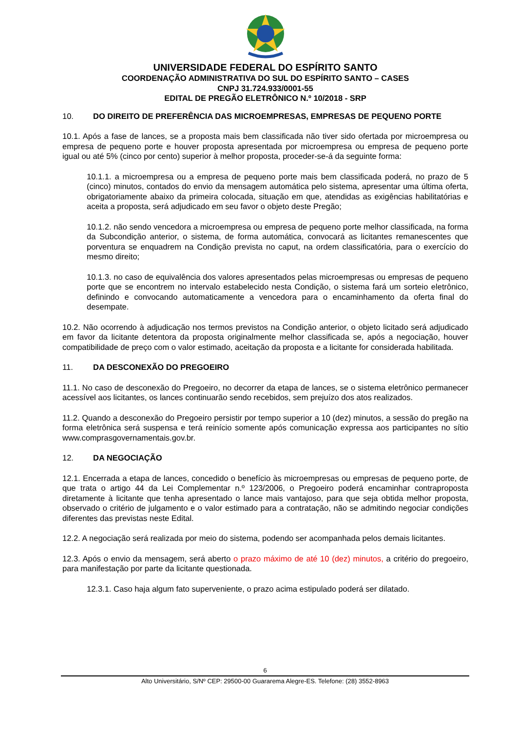UNIVERSIDADE FEDERAL DO ESPÍRITO SANTO
COORDENAÇÃO ADMINISTRATIVA DO SUL DO ESPÍRITO SANTO – CASES
CNPJ 31.724.933/0001-55
EDITAL DE PREGÃO ELETRÔNICO N.º 10/2018 - SRP
10. DO DIREITO DE PREFERÊNCIA DAS MICROEMPRESAS, EMPRESAS DE PEQUENO PORTE
10.1. Após a fase de lances, se a proposta mais bem classificada não tiver sido ofertada por microempresa ou empresa de pequeno porte e houver proposta apresentada por microempresa ou empresa de pequeno porte igual ou até 5% (cinco por cento) superior à melhor proposta, proceder-se-á da seguinte forma:
10.1.1. a microempresa ou a empresa de pequeno porte mais bem classificada poderá, no prazo de 5 (cinco) minutos, contados do envio da mensagem automática pelo sistema, apresentar uma última oferta, obrigatoriamente abaixo da primeira colocada, situação em que, atendidas as exigências habilitatórias e aceita a proposta, será adjudicado em seu favor o objeto deste Pregão;
10.1.2. não sendo vencedora a microempresa ou empresa de pequeno porte melhor classificada, na forma da Subcondição anterior, o sistema, de forma automática, convocará as licitantes remanescentes que porventura se enquadrem na Condição prevista no caput, na ordem classificatória, para o exercício do mesmo direito;
10.1.3. no caso de equivalência dos valores apresentados pelas microempresas ou empresas de pequeno porte que se encontrem no intervalo estabelecido nesta Condição, o sistema fará um sorteio eletrônico, definindo e convocando automaticamente a vencedora para o encaminhamento da oferta final do desempate.
10.2. Não ocorrendo à adjudicação nos termos previstos na Condição anterior, o objeto licitado será adjudicado em favor da licitante detentora da proposta originalmente melhor classificada se, após a negociação, houver compatibilidade de preço com o valor estimado, aceitação da proposta e a licitante for considerada habilitada.
11. DA DESCONEXÃO DO PREGOEIRO
11.1. No caso de desconexão do Pregoeiro, no decorrer da etapa de lances, se o sistema eletrônico permanecer acessível aos licitantes, os lances continuarão sendo recebidos, sem prejuízo dos atos realizados.
11.2. Quando a desconexão do Pregoeiro persistir por tempo superior a 10 (dez) minutos, a sessão do pregão na forma eletrônica será suspensa e terá reinício somente após comunicação expressa aos participantes no sítio www.comprasgovernamentais.gov.br.
12. DA NEGOCIAÇÃO
12.1. Encerrada a etapa de lances, concedido o benefício às microempresas ou empresas de pequeno porte, de que trata o artigo 44 da Lei Complementar n.º 123/2006, o Pregoeiro poderá encaminhar contraproposta diretamente à licitante que tenha apresentado o lance mais vantajoso, para que seja obtida melhor proposta, observado o critério de julgamento e o valor estimado para a contratação, não se admitindo negociar condições diferentes das previstas neste Edital.
12.2. A negociação será realizada por meio do sistema, podendo ser acompanhada pelos demais licitantes.
12.3. Após o envio da mensagem, será aberto o prazo máximo de até 10 (dez) minutos, a critério do pregoeiro, para manifestação por parte da licitante questionada.
12.3.1. Caso haja algum fato superveniente, o prazo acima estipulado poderá ser dilatado.
6
Alto Universitário, S/Nº CEP: 29500-00 Guararema Alegre-ES. Telefone: (28) 3552-8963